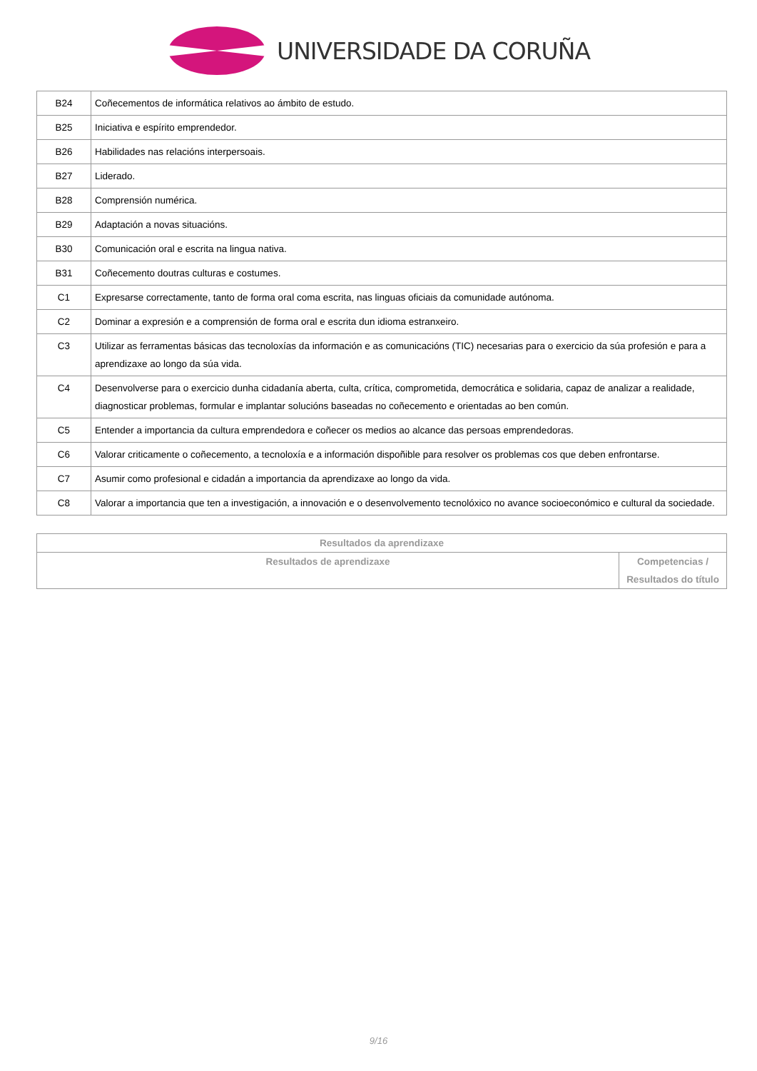UNIVERSIDADE DA CORUÑA
| B24 | Coñecementos de informática relativos ao ámbito de estudo. |
| B25 | Iniciativa e espírito emprendedor. |
| B26 | Habilidades nas relacións interpersoais. |
| B27 | Liderado. |
| B28 | Comprensión numérica. |
| B29 | Adaptación a novas situacións. |
| B30 | Comunicación oral e escrita na lingua nativa. |
| B31 | Coñecemento doutras culturas e costumes. |
| C1 | Expresarse correctamente, tanto de forma oral coma escrita, nas linguas oficiais da comunidade autónoma. |
| C2 | Dominar a expresión e a comprensión de forma oral e escrita dun idioma estranxeiro. |
| C3 | Utilizar as ferramentas básicas das tecnoloxías da información e as comunicacións (TIC) necesarias para o exercicio da súa profesión e para a aprendizaxe ao longo da súa vida. |
| C4 | Desenvolverse para o exercicio dunha cidadanía aberta, culta, crítica, comprometida, democrática e solidaria, capaz de analizar a realidade, diagnosticar problemas, formular e implantar solucións baseadas no coñecemento e orientadas ao ben común. |
| C5 | Entender a importancia da cultura emprendedora e coñecer os medios ao alcance das persoas emprendedoras. |
| C6 | Valorar criticamente o coñecemento, a tecnoloxía e a información dispoñible para resolver os problemas cos que deben enfrontarse. |
| C7 | Asumir como profesional e cidadán a importancia da aprendizaxe ao longo da vida. |
| C8 | Valorar a importancia que ten a investigación, a innovación e o desenvolvemento tecnolóxico no avance socioeconómico e cultural da sociedade. |
| Resultados da aprendizaxe | |
| --- | --- |
| Resultados de aprendizaxe | Competencias / Resultados do título |
9/16